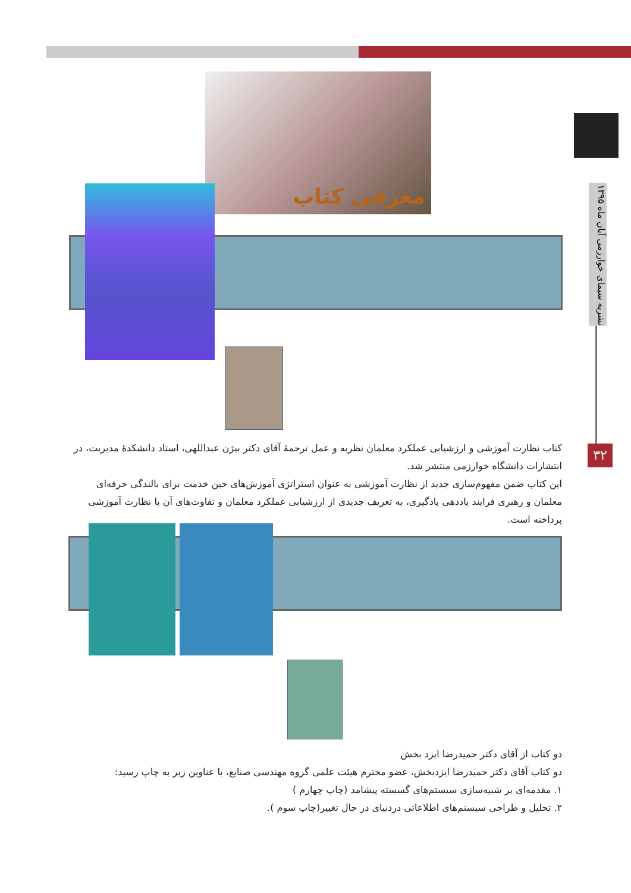۳۲
نشریه سیمای خوارزمی آبان ماه ۱۳۹۵
معرفی کتاب
کتاب نظارت آموزشی و ارزشیابی عملکرد معلمان نظریه و عمل ترجمهٔ آقای دکتر بیژن عبداللهی، استاد دانشکدهٔ مدیریت، در انتشارات دانشگاه خوارزمی منتشر شد.
این کتاب ضمن مفهوم‌سازی جدید از نظارت آموزشی به عنوان استراتژی آموزش‌های حین خدمت برای بالندگی حرفه‌ای معلمان و رهبری فرایند یاددهی یادگیری، به تعریف جدیدی از ارزشیابی عملکرد معلمان و تفاوت‌های آن با نظارت آموزشی پرداخته است.
دو کتاب از آقای دکتر حمیدرضا ایزد بخش
دو کتاب آقای دکتر حمیدرضا ایزدبخش، عضو محترم هیئت علمی گروه مهندسی صنایع، با عناوین زیر به چاپ رسید:
۱. مقدمه‌ای بر شبیه‌سازی سیستم‌های گسسته پیشامد (چاپ چهارم )
۲. تحلیل و طراحی سیستم‌های اطلاعاتی دردنیای در حال تغییر(چاپ سوم ).